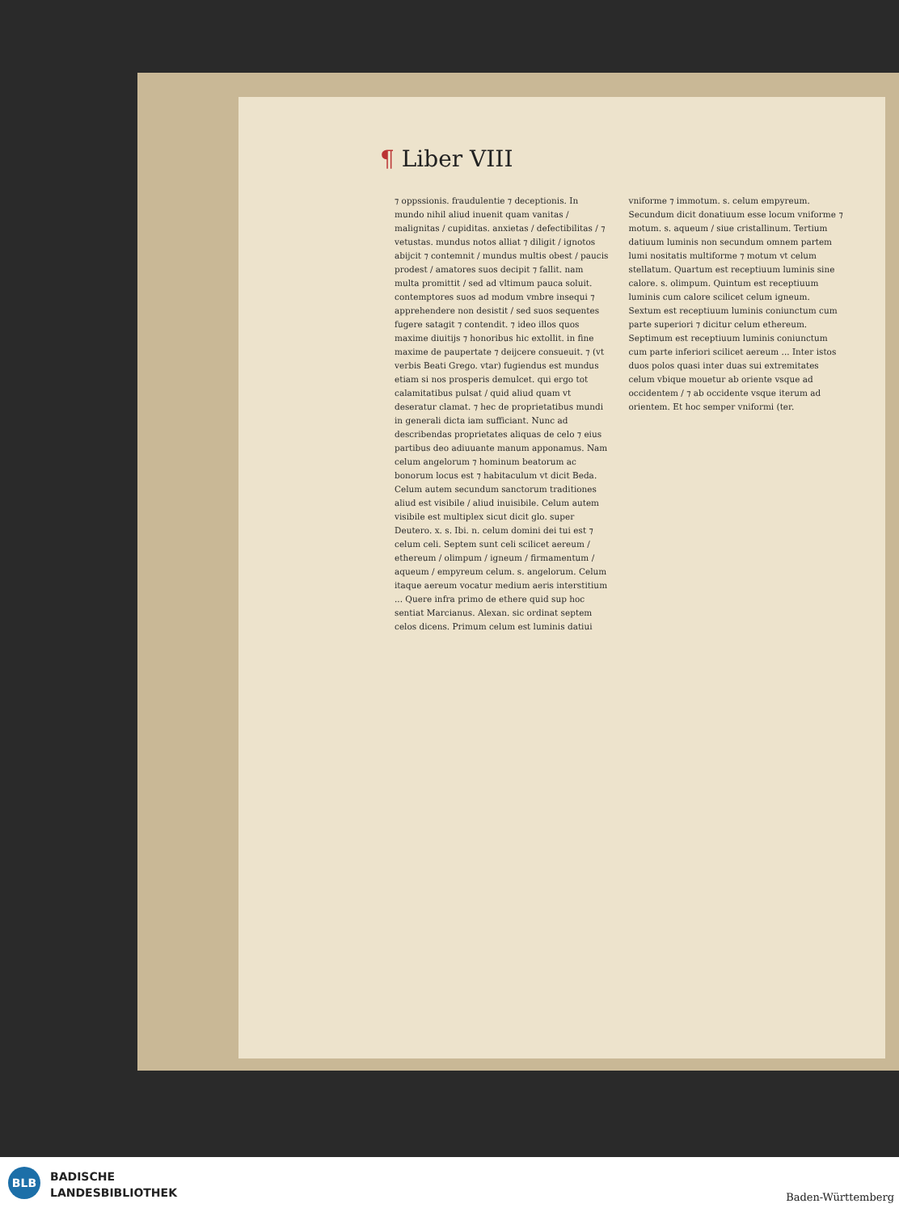¶ Liber VIII
⁊ oppssionis. fraudulentie ⁊ deceptionis. In mundo nihil aliud inuenit quam vanitas / malignitas / cupiditas. anxietas / defectibilitas / ⁊ vetustas. mundus notos alliat ⁊ diligit / ignotos abijcit ⁊ contemnit / mundus multis obest / paucis prodest / amatores suos decipit ⁊ fallit. nam multa promittit / sed ad vltimum pauca soluit. contemptores suos ad modum vmbre insequi ⁊ apprehendere non desistit / sed suos sequentes fugere satagit ⁊ contendit. ⁊ ideo illos quos maxime diuitijs ⁊ honoribus hic extollit. in fine maxime de paupertate ⁊ deijcere consueuit. ⁊ (vt verbis Beati Grego. vtar) fugiendus est mundus etiam si nos prosperis demulcet. qui ergo tot calamitatibus pulsat / quid aliud quam vt deseratur clamat. ⁊ hec de proprietatibus mundi in generali dicta iam sufficiant. Nunc ad describendas proprietates aliquas de celo ⁊ eius partibus deo adiuuante manum apponamus. Nam celum angelorum ⁊ hominum beatorum ac bonorum locus est ⁊ habitaculum vt dicit Beda. Celum autem secundum sanctorum traditiones aliud est visibile / aliud inuisibile. Celum autem visibile est multiplex sicut dicit glo. super Deutero. x. s. Ibi. n. celum domini dei tui est ⁊ celum celi. Septem sunt celi scilicet aereum / ethereum / olimpum / igneum / firmamentum / aqueum / empyreum celum. s. angelorum. Celum itaque aereum vocatur medium aeris interstitium ... Quere infra primo de ethere quid sup hoc sentiat Marcianus. Alexan. sic ordinat septem celos dicens. Primum celum est luminis datiui
vniforme ⁊ immotum. s. celum empyreum. Secundum dicit donatiuum esse locum vniforme ⁊ motum. s. aqueum / siue cristallinum. Tertium datiuum luminis non secundum omnem partem lumi nositatis multiforme ⁊ motum vt celum stellatum. Quartum est receptiuum luminis sine calore. s. olimpum. Quintum est receptiuum luminis cum calore scilicet celum igneum. Sextum est receptiuum luminis coniunctum cum parte superiori ⁊ dicitur celum ethereum. Septimum est receptiuum luminis coniunctum cum parte inferiori scilicet aereum ... Inter istos duos polos quasi inter duas sui extremitates celum vbique mouetur ab oriente vsque ad occidentem / ⁊ ab occidente vsque iterum ad orientem. Et hoc semper vniformi (ter.
BLB
BADISCHE
LANDESBIBLIOTHEK
Baden-Württemberg